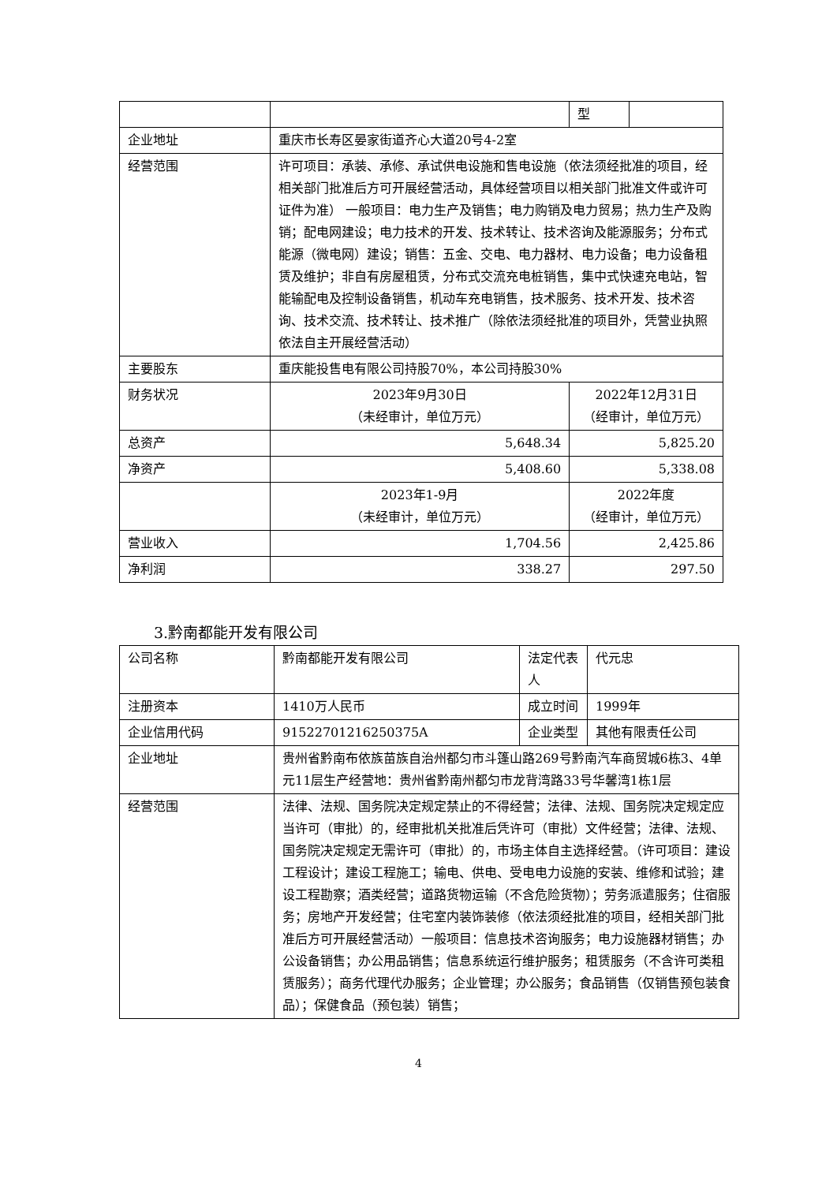| | | | 型 | |
| 企业地址 | 重庆市长寿区晏家街道齐心大道20号4-2室 | | | |
| 经营范围 | 许可项目：承装、承修、承试供电设施和售电设施（依法须经批准的项目，经相关部门批准后方可开展经营活动，具体经营项目以相关部门批准文件或许可证件为准） 一般项目：电力生产及销售；电力购销及电力贸易；热力生产及购销；配电网建设；电力技术的开发、技术转让、技术咨询及能源服务；分布式能源（微电网）建设；销售：五金、交电、电力器材、电力设备；电力设备租赁及维护；非自有房屋租赁，分布式交流充电桩销售，集中式快速充电站，智能输配电及控制设备销售，机动车充电销售，技术服务、技术开发、技术咨询、技术交流、技术转让、技术推广（除依法须经批准的项目外，凭营业执照依法自主开展经营活动） | | | |
| 主要股东 | 重庆能投售电有限公司持股70%，本公司持股30% | | | |
| 财务状况 | 2023年9月30日 （未经审计，单位万元） | 2022年12月31日 （经审计，单位万元） | | |
| 总资产 | 5,648.34 | 5,825.20 | | |
| 净资产 | 5,408.60 | 5,338.08 | | |
| | 2023年1-9月 （未经审计，单位万元） | 2022年度 （经审计，单位万元） | | |
| 营业收入 | 1,704.56 | 2,425.86 | | |
| 净利润 | 338.27 | 297.50 | | |
3.黔南都能开发有限公司
| 公司名称 | 黔南都能开发有限公司 | 法定代表人 | 代元忠 |
| 注册资本 | 1410万人民币 | 成立时间 | 1999年 |
| 企业信用代码 | 91522701216250375A | 企业类型 | 其他有限责任公司 |
| 企业地址 | 贵州省黔南布依族苗族自治州都匀市斗篷山路269号黔南汽车商贸城6栋3、4单元11层生产经营地：贵州省黔南州都匀市龙背湾路33号华馨湾1栋1层 | | |
| 经营范围 | 法律、法规、国务院决定规定禁止的不得经营；法律、法规、国务院决定规定应当许可（审批）的，经审批机关批准后凭许可（审批）文件经营；法律、法规、国务院决定规定无需许可（审批）的，市场主体自主选择经营。（许可项目：建设工程设计；建设工程施工；输电、供电、受电电力设施的安装、维修和试验；建设工程勘察；酒类经营；道路货物运输（不含危险货物）；劳务派遣服务；住宿服务；房地产开发经营；住宅室内装饰装修（依法须经批准的项目，经相关部门批准后方可开展经营活动）一般项目：信息技术咨询服务；电力设施器材销售；办公设备销售；办公用品销售；信息系统运行维护服务；租赁服务（不含许可类租赁服务）；商务代理代办服务；企业管理；办公服务；食品销售（仅销售预包装食品）；保健食品（预包装）销售； | | |
4